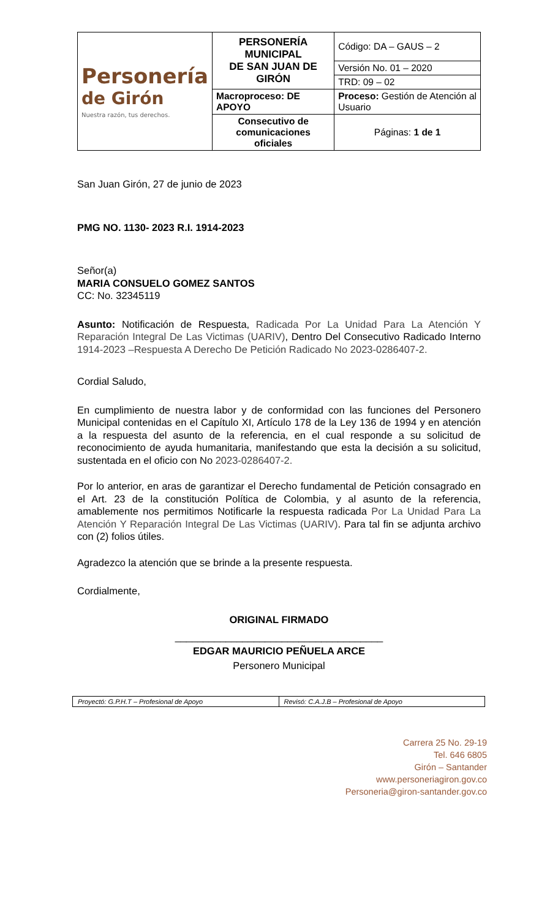| Personería de Girón Nuestra razón, tus derechos. | PERSONERÍA MUNICIPAL DE SAN JUAN DE GIRÓN | Código: DA – GAUS – 2 |
| | | Versión No. 01 – 2020 TRD: 09 – 02 |
| | Macroproceso: DE APOYO | Proceso: Gestión de Atención al Usuario |
| | Consecutivo de comunicaciones oficiales | Páginas: 1 de 1 |
San Juan Girón, 27 de junio de 2023
PMG NO. 1130- 2023 R.I. 1914-2023
Señor(a)
MARIA CONSUELO GOMEZ SANTOS
CC: No. 32345119
Asunto: Notificación de Respuesta, Radicada Por La Unidad Para La Atención Y Reparación Integral De Las Victimas (UARIV), Dentro Del Consecutivo Radicado Interno 1914-2023 –Respuesta A Derecho De Petición Radicado No 2023-0286407-2.
Cordial Saludo,
En cumplimiento de nuestra labor y de conformidad con las funciones del Personero Municipal contenidas en el Capítulo XI, Artículo 178 de la Ley 136 de 1994 y en atención a la respuesta del asunto de la referencia, en el cual responde a su solicitud de reconocimiento de ayuda humanitaria, manifestando que esta la decisión a su solicitud, sustentada en el oficio con No 2023-0286407-2.
Por lo anterior, en aras de garantizar el Derecho fundamental de Petición consagrado en el Art. 23 de la constitución Política de Colombia, y al asunto de la referencia, amablemente nos permitimos Notificarle la respuesta radicada Por La Unidad Para La Atención Y Reparación Integral De Las Victimas (UARIV). Para tal fin se adjunta archivo con (2) folios útiles.
Agradezco la atención que se brinde a la presente respuesta.
Cordialmente,
ORIGINAL FIRMADO
_____________________________________
EDGAR MAURICIO PEÑUELA ARCE
Personero Municipal
| Proyectó: G.P.H.T – Profesional de Apoyo | Revisó: C.A.J.B – Profesional de Apoyo |
Carrera 25 No. 29-19
Tel. 646 6805
Girón – Santander
www.personeriagiron.gov.co
Personeria@giron-santander.gov.co